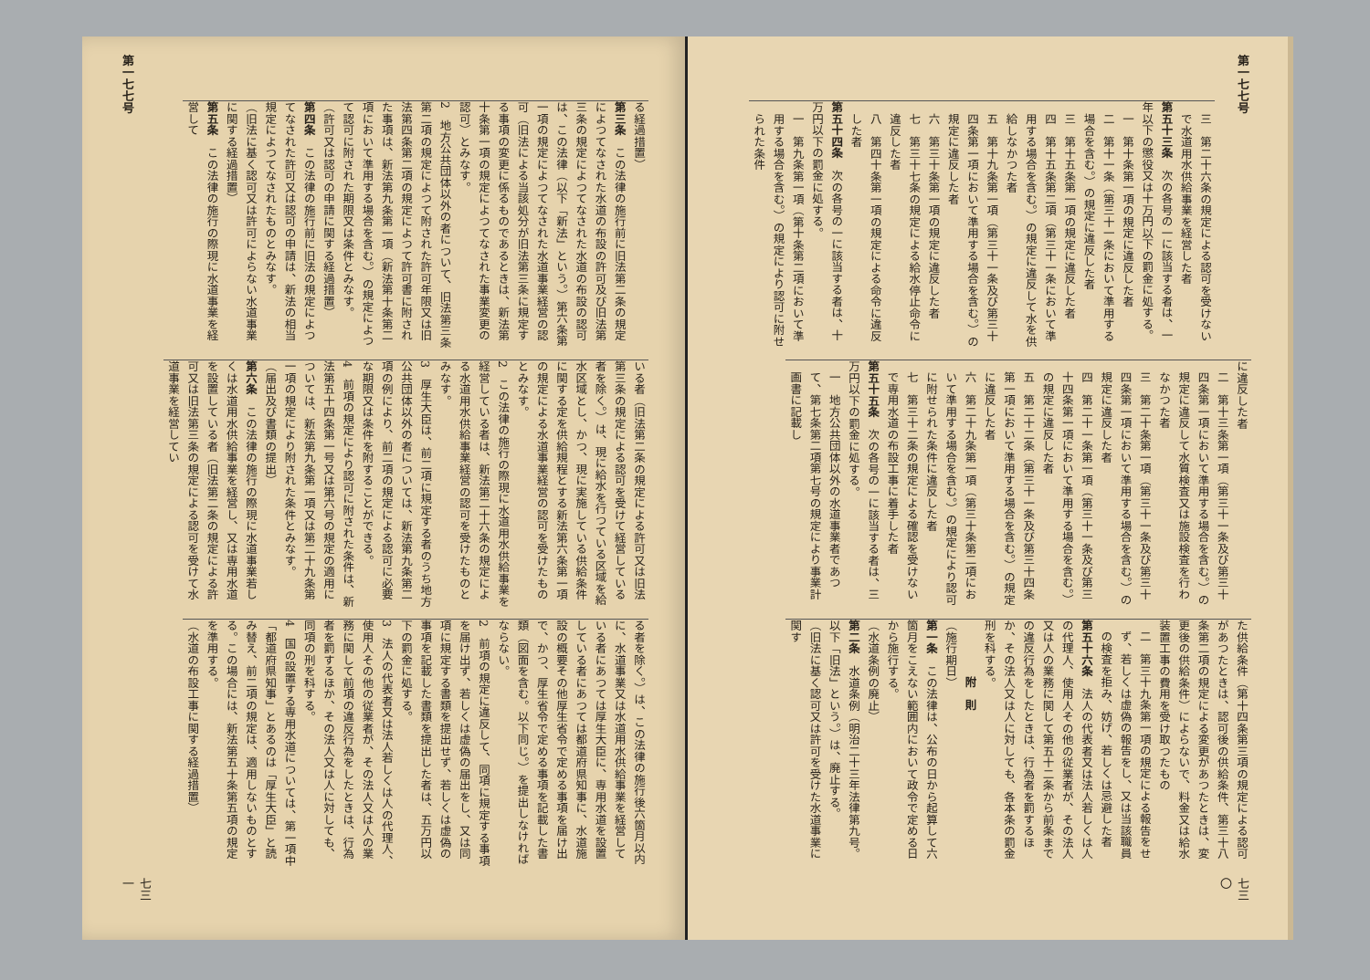第一七七号
三　第二十六条の規定による認可を受けないで水道用水供給事業を経営した者
第五十三条　次の各号の一に該当する者は、一年以下の懲役又は十万円以下の罰金に処する。
一　第十条第一項の規定に違反した者
二　第十一条（第三十一条において準用する場合を含む。）の規定に違反した者
三　第十五条第一項の規定に違反した者
四　第十五条第二項（第三十一条において準用する場合を含む。）の規定に違反して水を供給しなかつた者
五　第十九条第一項（第三十一条及び第三十四条第一項において準用する場合を含む。）の規定に違反した者
六　第三十条第一項の規定に違反した者
七　第三十七条の規定による給水停止命令に違反した者
八　第四十条第一項の規定による命令に違反した者
第五十四条　次の各号の一に該当する者は、十万円以下の罰金に処する。
一　第九条第一項（第十条第二項において準用する場合を含む。）の規定により認可に附せられた条件
に違反した者
二　第十三条第一項（第三十一条及び第三十四条第一項において準用する場合を含む。）の規定に違反して水質検査又は施設検査を行わなかつた者
三　第二十条第一項（第三十一条及び第三十四条第一項において準用する場合を含む。）の規定に違反した者
四　第二十一条第一項（第三十一条及び第三十四条第一項において準用する場合を含む。）の規定に違反した者
五　第二十二条（第三十一条及び第三十四条第一項において準用する場合を含む。）の規定に違反した者
六　第二十九条第一項（第三十条第二項において準用する場合を含む。）の規定により認可に附せられた条件に違反した者
七　第三十二条の規定による確認を受けないで専用水道の布設工事に着手した者
第五十五条　次の各号の一に該当する者は、三万円以下の罰金に処する。
一　地方公共団体以外の水道事業者であつて、第七条第二項第七号の規定により事業計画書に記載し
た供給条件（第十四条第三項の規定による認可があつたときは、認可後の供給条件、第三十八条第二項の規定による変更があつたときは、変更後の供給条件）によらないで、料金又は給水装置工事の費用を受け取つたもの
二　第三十九条第一項の規定による報告をせず、若しくは虚偽の報告をし、又は当該職員の検査を拒み、妨げ、若しくは忌避した者
第五十六条　法人の代表者又は法人若しくは人の代理人、使用人その他の従業者が、その法人又は人の業務に関して第五十二条から前条までの違反行為をしたときは、行為者を罰するほか、その法人又は人に対しても、各本条の罰金刑を科する。
附　則
（施行期日）
第一条　この法律は、公布の日から起算して六箇月をこえない範囲内において政令で定める日から施行する。
（水道条例の廃止）
第二条　水道条例（明治二十三年法律第九号。以下「旧法」という。）は、廃止する。
（旧法に基く認可又は許可を受けた水道事業に関す
七三〇
第一七七号
る経過措置）
第三条　この法律の施行前に旧法第二条の規定によつてなされた水道の布設の許可及び旧法第三条の規定によつてなされた水道の布設の認可は、この法律（以下「新法」という。）第六条第一項の規定によつてなされた水道事業経営の認可（旧法による当該処分が旧法第三条に規定する事項の変更に係るものであるときは、新法第十条第一項の規定によつてなされた事業変更の認可）とみなす。
2　地方公共団体以外の者について、旧法第三条第二項の規定によつて附された許可年限又は旧法第四条第二項の規定によつて許可書に附された事項は、新法第九条第一項（新法第十条第二項において準用する場合を含む。）の規定によつて認可に附された期限又は条件とみなす。
（許可又は認可の申請に関する経過措置）
第四条　この法律の施行前に旧法の規定によつてなされた許可又は認可の申請は、新法の相当規定によつてなされたものとみなす。
（旧法に基く認可又は許可によらない水道事業に関する経過措置）
第五条　この法律の施行の際現に水道事業を経営して
いる者（旧法第二条の規定による許可又は旧法第三条の規定による認可を受けて経営している者を除く。）は、現に給水を行つている区域を給水区域とし、かつ、現に実施している供給条件に関する定を供給規程とする新法第六条第一項の規定による水道事業経営の認可を受けたものとみなす。
2　この法律の施行の際現に水道用水供給事業を経営している者は、新法第二十六条の規定による水道用水供給事業経営の認可を受けたものとみなす。
3　厚生大臣は、前二項に規定する者のうち地方公共団体以外の者については、新法第九条第二項の例により、前二項の規定による認可に必要な期限又は条件を附することができる。
4　前項の規定により認可に附された条件は、新法第五十四条第一号又は第六号の規定の適用については、新法第九条第一項又は第二十九条第一項の規定により附された条件とみなす。
（届出及び書類の提出）
第六条　この法律の施行の際現に水道事業若しくは水道用水供給事業を経営し、又は専用水道を設置している者（旧法第二条の規定による許可又は旧法第三条の規定による認可を受けて水道事業を経営してい
る者を除く。）は、この法律の施行後六箇月以内に、水道事業又は水道用水供給事業を経営している者にあつては厚生大臣に、専用水道を設置している者にあつては都道府県知事に、水道施設の概要その他厚生省令で定める事項を届け出で、かつ、厚生省令で定める事項を記載した書類（図面を含む。以下同じ。）を提出しなければならない。
2　前項の規定に違反して、同項に規定する事項を届け出ず、若しくは虚偽の届出をし、又は同項に規定する書類を提出せず、若しくは虚偽の事項を記載した書類を提出した者は、五万円以下の罰金に処する。
3　法人の代表者又は法人若しくは人の代理人、使用人その他の従業者が、その法人又は人の業務に関して前項の違反行為をしたときは、行為者を罰するほか、その法人又は人に対しても、同項の刑を科する。
4　国の設置する専用水道については、第一項中「都道府県知事」とあるのは「厚生大臣」と読み替え、前二項の規定は、適用しないものとする。この場合には、新法第五十条第五項の規定を準用する。
（水道の布設工事に関する経過措置）
七三一